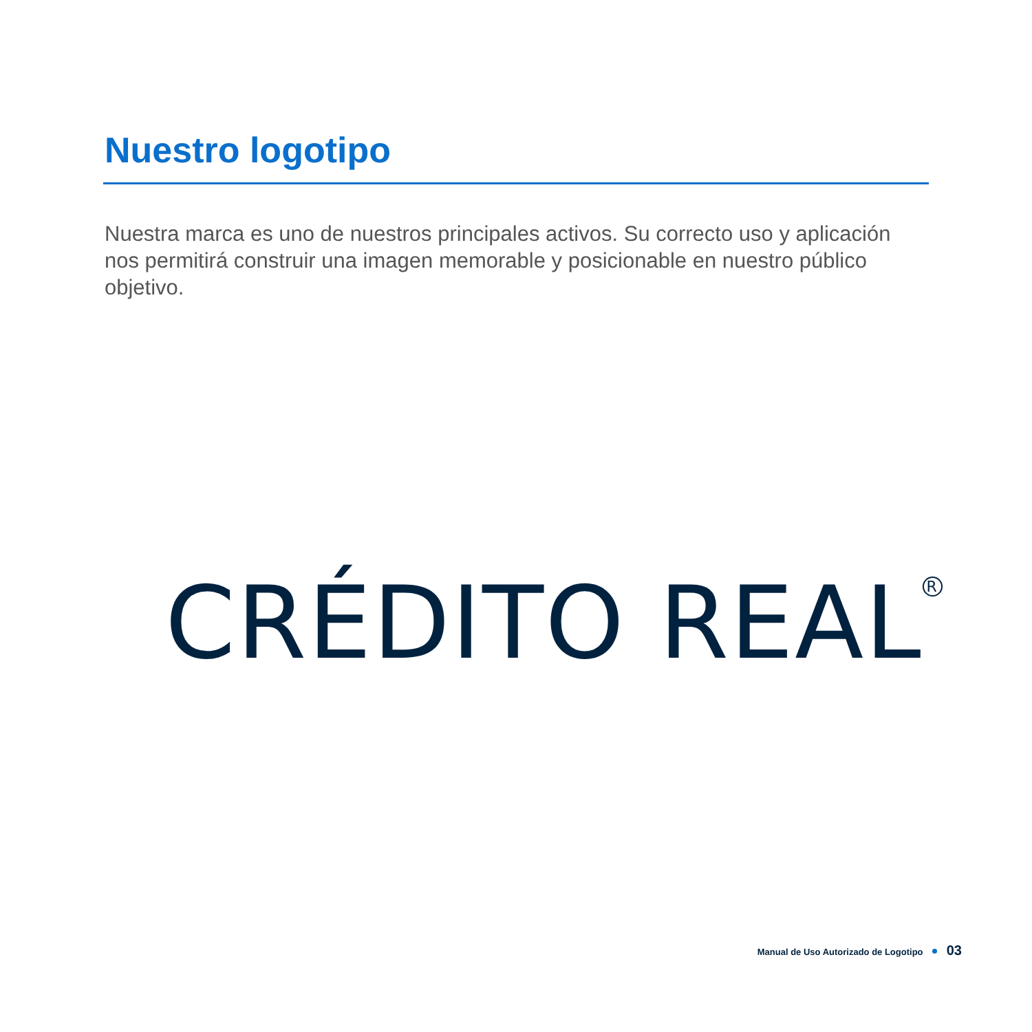Nuestro logotipo
Nuestra marca es uno de nuestros principales activos. Su correcto uso y aplicación nos permitirá construir una imagen memorable y posicionable en nuestro público objetivo.
CRÉDITO REAL<sup>R</sup>
Manual de Uso Autorizado de Logotipo 03